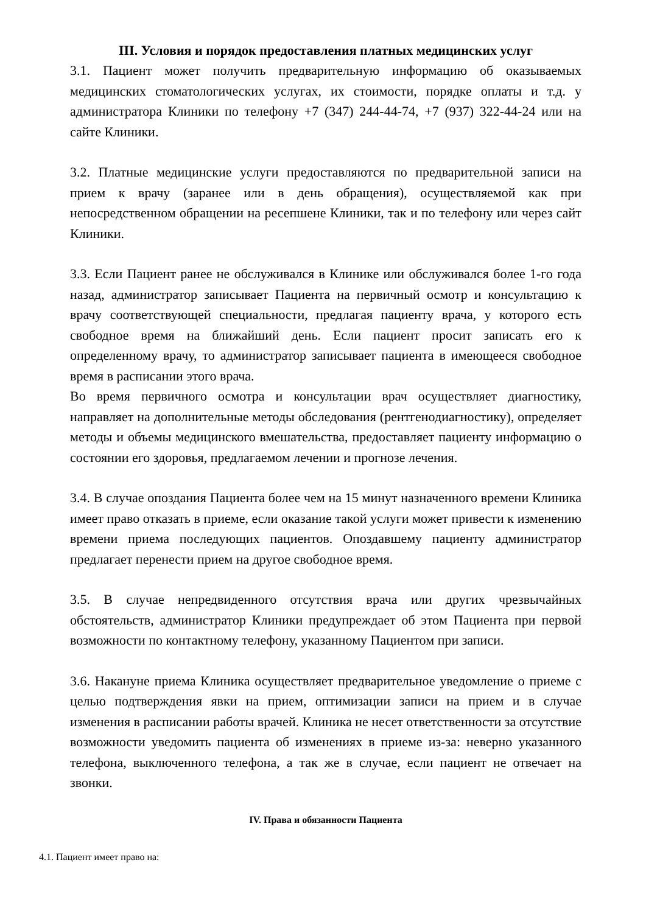III. Условия и порядок предоставления платных медицинских услуг
3.1. Пациент может получить предварительную информацию об оказываемых медицинских стоматологических услугах, их стоимости, порядке оплаты и т.д. у администратора Клиники по телефону +7 (347) 244-44-74, +7 (937) 322-44-24 или на сайте Клиники.
3.2. Платные медицинские услуги предоставляются по предварительной записи на прием к врачу (заранее или в день обращения), осуществляемой как при непосредственном обращении на ресепшене Клиники, так и по телефону или через сайт Клиники.
3.3. Если Пациент ранее не обслуживался в Клинике или обслуживался более 1-го года назад, администратор записывает Пациента на первичный осмотр и консультацию к врачу соответствующей специальности, предлагая пациенту врача, у которого есть свободное время на ближайший день. Если пациент просит записать его к определенному врачу, то администратор записывает пациента в имеющееся свободное время в расписании этого врача.
Во время первичного осмотра и консультации врач осуществляет диагностику, направляет на дополнительные методы обследования (рентгенодиагностику), определяет методы и объемы медицинского вмешательства, предоставляет пациенту информацию о состоянии его здоровья, предлагаемом лечении и прогнозе лечения.
3.4. В случае опоздания Пациента более чем на 15 минут назначенного времени Клиника имеет право отказать в приеме, если оказание такой услуги может привести к изменению времени приема последующих пациентов. Опоздавшему пациенту администратор предлагает перенести прием на другое свободное время.
3.5. В случае непредвиденного отсутствия врача или других чрезвычайных обстоятельств, администратор Клиники предупреждает об этом Пациента при первой возможности по контактному телефону, указанному Пациентом при записи.
3.6. Накануне приема Клиника осуществляет предварительное уведомление о приеме с целью подтверждения явки на прием, оптимизации записи на прием и в случае изменения в расписании работы врачей. Клиника не несет ответственности за отсутствие возможности уведомить пациента об изменениях в приеме из-за: неверно указанного телефона, выключенного телефона, а так же в случае, если пациент не отвечает на звонки.
IV. Права и обязанности Пациента
4.1. Пациент имеет право на: